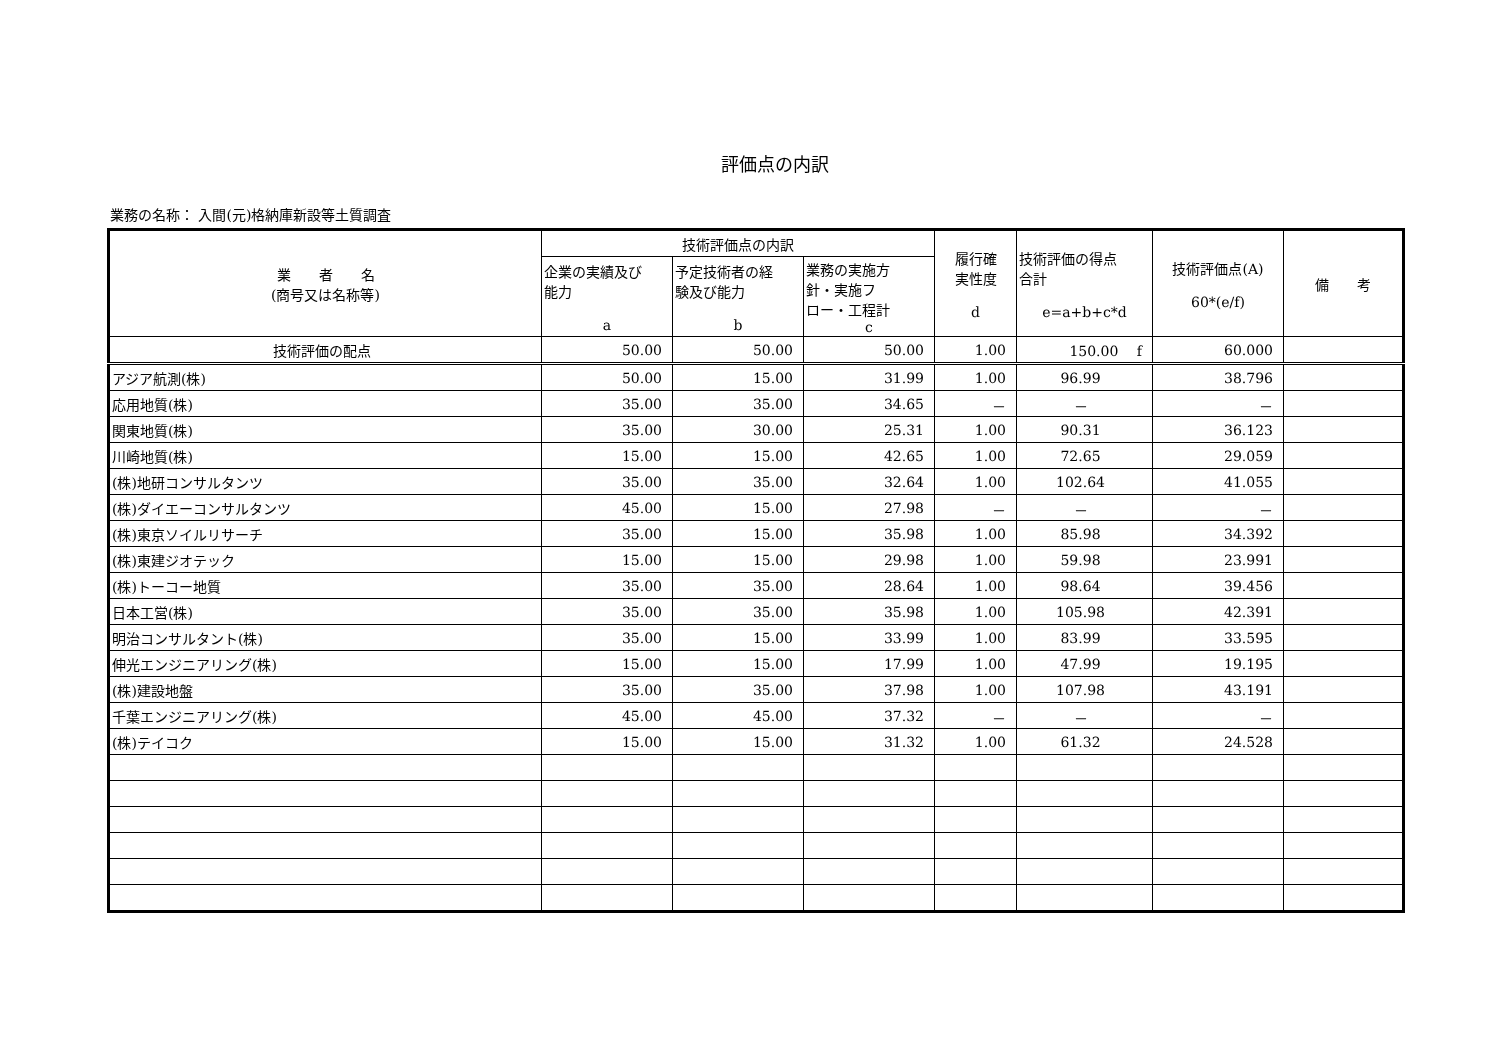評価点の内訳
業務の名称： 入間(元)格納庫新設等土質調査
| 業 者 名 (商号又は名称等) | 技術評価点の内訳 | | | 履行確 実性度 d | 技術評価の得点 合計 e=a+b+c*d | 技術評価点(A) 60*(e/f) | 備 考 |
| --- | --- | --- | --- | --- | --- | --- | --- |
| | 企業の実績及び 能力 a | 予定技術者の経 験及び能力 b | 業務の実施方 針・実施フ ロー・工程計 c | | | | |
| 技術評価の配点 | 50.00 | 50.00 | 50.00 | 1.00 | 150.00 f | 60.000 | |
| アジア航測(株) | 50.00 | 15.00 | 31.99 | 1.00 | 96.99 | 38.796 | |
| 応用地質(株) | 35.00 | 35.00 | 34.65 | － | － | － | |
| 関東地質(株) | 35.00 | 30.00 | 25.31 | 1.00 | 90.31 | 36.123 | |
| 川崎地質(株) | 15.00 | 15.00 | 42.65 | 1.00 | 72.65 | 29.059 | |
| (株)地研コンサルタンツ | 35.00 | 35.00 | 32.64 | 1.00 | 102.64 | 41.055 | |
| (株)ダイエーコンサルタンツ | 45.00 | 15.00 | 27.98 | － | － | － | |
| (株)東京ソイルリサーチ | 35.00 | 15.00 | 35.98 | 1.00 | 85.98 | 34.392 | |
| (株)東建ジオテック | 15.00 | 15.00 | 29.98 | 1.00 | 59.98 | 23.991 | |
| (株)トーコー地質 | 35.00 | 35.00 | 28.64 | 1.00 | 98.64 | 39.456 | |
| 日本工営(株) | 35.00 | 35.00 | 35.98 | 1.00 | 105.98 | 42.391 | |
| 明治コンサルタント(株) | 35.00 | 15.00 | 33.99 | 1.00 | 83.99 | 33.595 | |
| 伸光エンジニアリング(株) | 15.00 | 15.00 | 17.99 | 1.00 | 47.99 | 19.195 | |
| (株)建設地盤 | 35.00 | 35.00 | 37.98 | 1.00 | 107.98 | 43.191 | |
| 千葉エンジニアリング(株) | 45.00 | 45.00 | 37.32 | － | － | － | |
| (株)テイコク | 15.00 | 15.00 | 31.32 | 1.00 | 61.32 | 24.528 | |